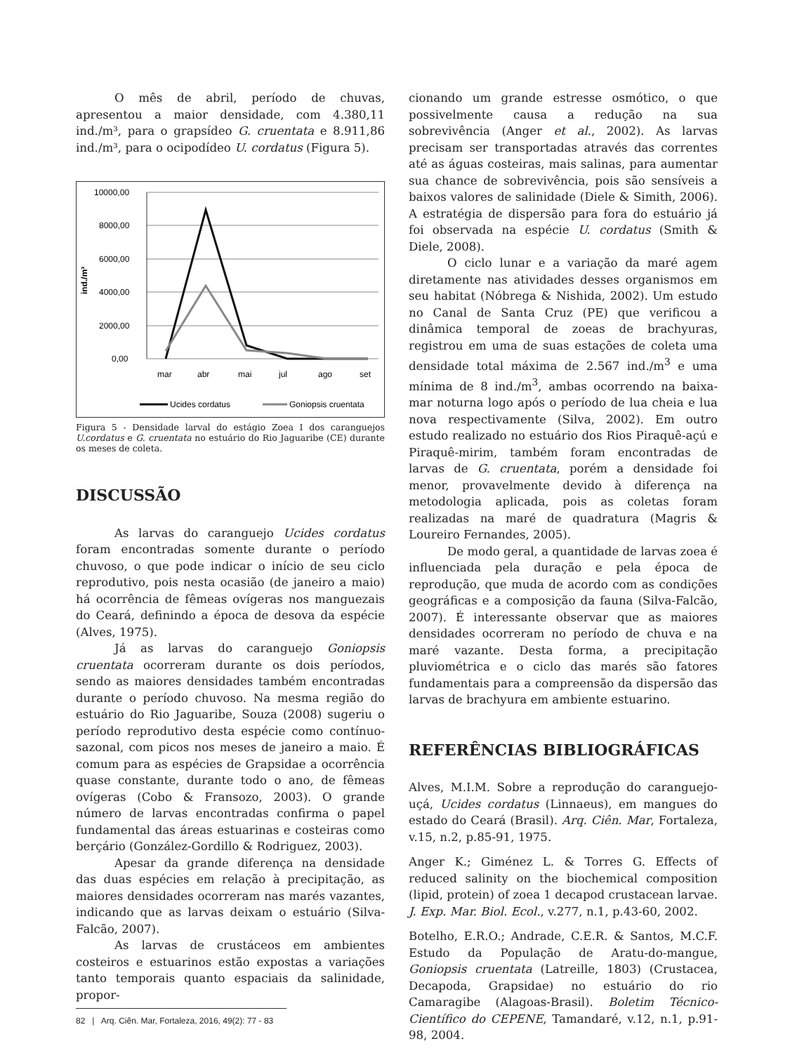O mês de abril, período de chuvas, apresentou a maior densidade, com 4.380,11 ind./m³, para o grapsídeo G. cruentata e 8.911,86 ind./m³, para o ocipodídeo U. cordatus (Figura 5).
10000,00
8000,00
6000,00
4000,00
2000,00
0,00
ind./m³
mar
abr
mai
jul
ago
set
Ucides cordatus
Goniopsis cruentata
Figura 5 - Densidade larval do estágio Zoea I dos caranguejos U.cordatus e G. cruentata no estuário do Rio Jaguaribe (CE) durante os meses de coleta.
DISCUSSÃO
As larvas do caranguejo Ucides cordatus foram encontradas somente durante o período chuvoso, o que pode indicar o início de seu ciclo reprodutivo, pois nesta ocasião (de janeiro a maio) há ocorrência de fêmeas ovígeras nos manguezais do Ceará, definindo a época de desova da espécie (Alves, 1975).
Já as larvas do caranguejo Goniopsis cruentata ocorreram durante os dois períodos, sendo as maiores densidades também encontradas durante o período chuvoso. Na mesma região do estuário do Rio Jaguaribe, Souza (2008) sugeriu o período reprodutivo desta espécie como contínuo-sazonal, com picos nos meses de janeiro a maio. É comum para as espécies de Grapsidae a ocorrência quase constante, durante todo o ano, de fêmeas ovígeras (Cobo & Fransozo, 2003). O grande número de larvas encontradas confirma o papel fundamental das áreas estuarinas e costeiras como berçário (González-Gordillo & Rodriguez, 2003).
Apesar da grande diferença na densidade das duas espécies em relação à precipitação, as maiores densidades ocorreram nas marés vazantes, indicando que as larvas deixam o estuário (Silva-Falcão, 2007).
As larvas de crustáceos em ambientes costeiros e estuarinos estão expostas a variações tanto temporais quanto espaciais da salinidade, propor-
cionando um grande estresse osmótico, o que possivelmente causa a redução na sua sobrevivência (Anger et al., 2002). As larvas precisam ser transportadas através das correntes até as águas costeiras, mais salinas, para aumentar sua chance de sobrevivência, pois são sensíveis a baixos valores de salinidade (Diele & Simith, 2006). A estratégia de dispersão para fora do estuário já foi observada na espécie U. cordatus (Smith & Diele, 2008).
O ciclo lunar e a variação da maré agem diretamente nas atividades desses organismos em seu habitat (Nóbrega & Nishida, 2002). Um estudo no Canal de Santa Cruz (PE) que verificou a dinâmica temporal de zoeas de brachyuras, registrou em uma de suas estações de coleta uma densidade total máxima de 2.567 ind./m<sup>3</sup> e uma mínima de 8 ind./m<sup>3</sup>, ambas ocorrendo na baixa-mar noturna logo após o período de lua cheia e lua nova respectivamente (Silva, 2002). Em outro estudo realizado no estuário dos Rios Piraquê-açú e Piraquê-mirim, também foram encontradas de larvas de G. cruentata, porém a densidade foi menor, provavelmente devido à diferença na metodologia aplicada, pois as coletas foram realizadas na maré de quadratura (Magris & Loureiro Fernandes, 2005).
De modo geral, a quantidade de larvas zoea é influenciada pela duração e pela época de reprodução, que muda de acordo com as condições geográficas e a composição da fauna (Silva-Falcão, 2007). É interessante observar que as maiores densidades ocorreram no período de chuva e na maré vazante. Desta forma, a precipitação pluviométrica e o ciclo das marés são fatores fundamentais para a compreensão da dispersão das larvas de brachyura em ambiente estuarino.
REFERÊNCIAS BIBLIOGRÁFICAS
Alves, M.I.M. Sobre a reprodução do caranguejo-uçá, Ucides cordatus (Linnaeus), em mangues do estado do Ceará (Brasil). Arq. Ciên. Mar, Fortaleza, v.15, n.2, p.85-91, 1975.
Anger K.; Giménez L. & Torres G. Effects of reduced salinity on the biochemical composition (lipid, protein) of zoea 1 decapod crustacean larvae. J. Exp. Mar. Biol. Ecol., v.277, n.1, p.43-60, 2002.
Botelho, E.R.O.; Andrade, C.E.R. & Santos, M.C.F. Estudo da População de Aratu-do-mangue, Goniopsis cruentata (Latreille, 1803) (Crustacea, Decapoda, Grapsidae) no estuário do rio Camaragibe (Alagoas-Brasil). Boletim Técnico-Científico do CEPENE, Tamandaré, v.12, n.1, p.91-98, 2004.
82 | Arq. Ciên. Mar, Fortaleza, 2016, 49(2): 77 - 83